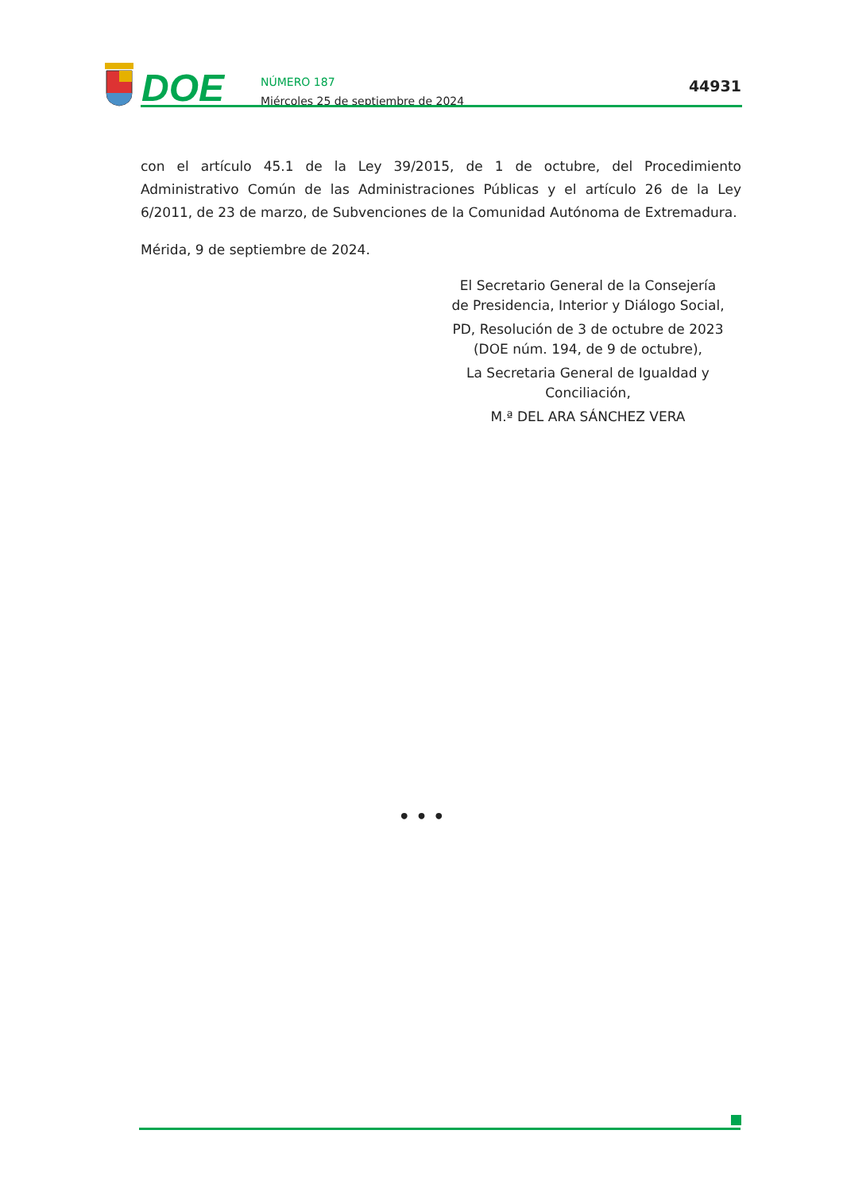DOE
NÚMERO 187
Miércoles 25 de septiembre de 2024
44931
con el artículo 45.1 de la Ley 39/2015, de 1 de octubre, del Procedimiento Administrativo Común de las Administraciones Públicas y el artículo 26 de la Ley 6/2011, de 23 de marzo, de Subvenciones de la Comunidad Autónoma de Extremadura.
Mérida, 9 de septiembre de 2024.
El Secretario General de la Consejería
de Presidencia, Interior y Diálogo Social,
PD, Resolución de 3 de octubre de 2023
(DOE núm. 194, de 9 de octubre),
La Secretaria General de Igualdad y
Conciliación,
M.ª DEL ARA SÁNCHEZ VERA
• • •